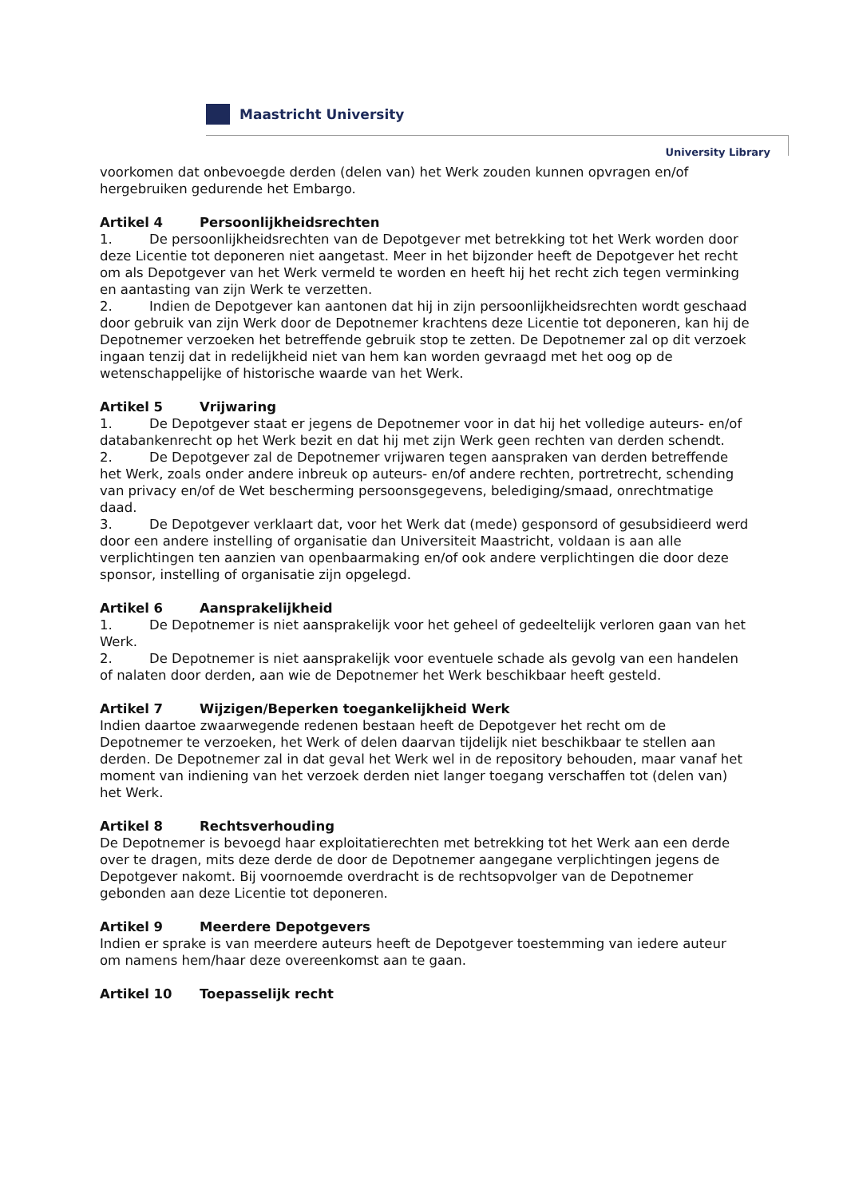Maastricht University
University Library
voorkomen dat onbevoegde derden (delen van) het Werk zouden kunnen opvragen en/of hergebruiken gedurende het Embargo.
Artikel 4 Persoonlijkheidsrechten
1. De persoonlijkheidsrechten van de Depotgever met betrekking tot het Werk worden door deze Licentie tot deponeren niet aangetast. Meer in het bijzonder heeft de Depotgever het recht om als Depotgever van het Werk vermeld te worden en heeft hij het recht zich tegen verminking en aantasting van zijn Werk te verzetten.
2. Indien de Depotgever kan aantonen dat hij in zijn persoonlijkheidsrechten wordt geschaad door gebruik van zijn Werk door de Depotnemer krachtens deze Licentie tot deponeren, kan hij de Depotnemer verzoeken het betreffende gebruik stop te zetten. De Depotnemer zal op dit verzoek ingaan tenzij dat in redelijkheid niet van hem kan worden gevraagd met het oog op de wetenschappelijke of historische waarde van het Werk.
Artikel 5 Vrijwaring
1. De Depotgever staat er jegens de Depotnemer voor in dat hij het volledige auteurs- en/of databankenrecht op het Werk bezit en dat hij met zijn Werk geen rechten van derden schendt.
2. De Depotgever zal de Depotnemer vrijwaren tegen aanspraken van derden betreffende het Werk, zoals onder andere inbreuk op auteurs- en/of andere rechten, portretrecht, schending van privacy en/of de Wet bescherming persoonsgegevens, belediging/smaad, onrechtmatige daad.
3. De Depotgever verklaart dat, voor het Werk dat (mede) gesponsord of gesubsidieerd werd door een andere instelling of organisatie dan Universiteit Maastricht, voldaan is aan alle verplichtingen ten aanzien van openbaarmaking en/of ook andere verplichtingen die door deze sponsor, instelling of organisatie zijn opgelegd.
Artikel 6 Aansprakelijkheid
1. De Depotnemer is niet aansprakelijk voor het geheel of gedeeltelijk verloren gaan van het Werk.
2. De Depotnemer is niet aansprakelijk voor eventuele schade als gevolg van een handelen of nalaten door derden, aan wie de Depotnemer het Werk beschikbaar heeft gesteld.
Artikel 7 Wijzigen/Beperken toegankelijkheid Werk
Indien daartoe zwaarwegende redenen bestaan heeft de Depotgever het recht om de Depotnemer te verzoeken, het Werk of delen daarvan tijdelijk niet beschikbaar te stellen aan derden. De Depotnemer zal in dat geval het Werk wel in de repository behouden, maar vanaf het moment van indiening van het verzoek derden niet langer toegang verschaffen tot (delen van) het Werk.
Artikel 8 Rechtsverhouding
De Depotnemer is bevoegd haar exploitatierechten met betrekking tot het Werk aan een derde over te dragen, mits deze derde de door de Depotnemer aangegane verplichtingen jegens de Depotgever nakomt. Bij voornoemde overdracht is de rechtsopvolger van de Depotnemer gebonden aan deze Licentie tot deponeren.
Artikel 9 Meerdere Depotgevers
Indien er sprake is van meerdere auteurs heeft de Depotgever toestemming van iedere auteur om namens hem/haar deze overeenkomst aan te gaan.
Artikel 10 Toepasselijk recht